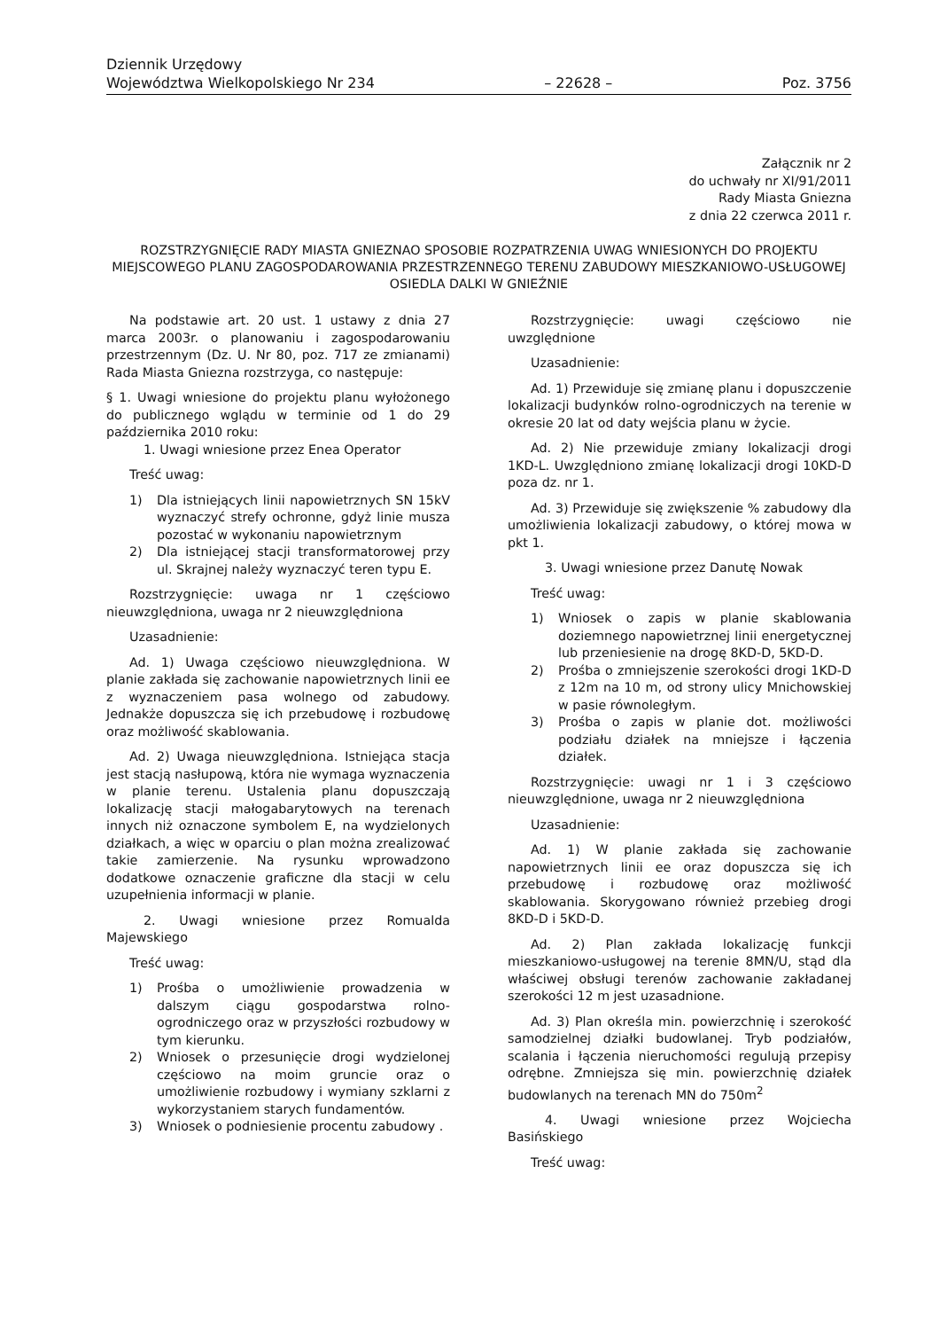Dziennik Urzędowy
Województwa Wielkopolskiego Nr 234 – 22628 – Poz. 3756
Załącznik nr 2
do uchwały nr XI/91/2011
Rady Miasta Gniezna
z dnia 22 czerwca 2011 r.
ROZSTRZYGNIĘCIE RADY MIASTA GNIEZNAO SPOSOBIE ROZPATRZENIA UWAG WNIESIONYCH DO PROJEKTU MIEJSCOWEGO PLANU ZAGOSPODAROWANIA PRZESTRZENNEGO TERENU ZABUDOWY MIESZKANIOWO-USŁUGOWEJ OSIEDLA DALKI W GNIEŹNIE
Na podstawie art. 20 ust. 1 ustawy z dnia 27 marca 2003r. o planowaniu i zagospodarowaniu przestrzennym (Dz. U. Nr 80, poz. 717 ze zmianami) Rada Miasta Gniezna rozstrzyga, co następuje:
§ 1. Uwagi wniesione do projektu planu wyłożonego do publicznego wglądu w terminie od 1 do 29 października 2010 roku:
1. Uwagi wniesione przez Enea Operator
Treść uwag:
1) Dla istniejących linii napowietrznych SN 15kV wyznaczyć strefy ochronne, gdyż linie musza pozostać w wykonaniu napowietrznym
2) Dla istniejącej stacji transformatorowej przy ul. Skrajnej należy wyznaczyć teren typu E.
Rozstrzygnięcie: uwaga nr 1 częściowo nieuwzględniona, uwaga nr 2 nieuwzględniona
Uzasadnienie:
Ad. 1) Uwaga częściowo nieuwzględniona. W planie zakłada się zachowanie napowietrznych linii ee z wyznaczeniem pasa wolnego od zabudowy. Jednakże dopuszcza się ich przebudowę i rozbudowę oraz możliwość skablowania.
Ad. 2) Uwaga nieuwzględniona. Istniejąca stacja jest stacją nasłupową, która nie wymaga wyznaczenia w planie terenu. Ustalenia planu dopuszczają lokalizację stacji małogabarytowych na terenach innych niż oznaczone symbolem E, na wydzielonych działkach, a więc w oparciu o plan można zrealizować takie zamierzenie. Na rysunku wprowadzono dodatkowe oznaczenie graficzne dla stacji w celu uzupełnienia informacji w planie.
2. Uwagi wniesione przez Romualda Majewskiego
Treść uwag:
1) Prośba o umożliwienie prowadzenia w dalszym ciągu gospodarstwa rolno-ogrodniczego oraz w przyszłości rozbudowy w tym kierunku.
2) Wniosek o przesunięcie drogi wydzielonej częściowo na moim gruncie oraz o umożliwienie rozbudowy i wymiany szklarni z wykorzystaniem starych fundamentów.
3) Wniosek o podniesienie procentu zabudowy .
Rozstrzygnięcie: uwagi częściowo nie uwzględnione
Uzasadnienie:
Ad. 1) Przewiduje się zmianę planu i dopuszczenie lokalizacji budynków rolno-ogrodniczych na terenie w okresie 20 lat od daty wejścia planu w życie.
Ad. 2) Nie przewiduje zmiany lokalizacji drogi 1KD-L. Uwzględniono zmianę lokalizacji drogi 10KD-D poza dz. nr 1.
Ad. 3) Przewiduje się zwiększenie % zabudowy dla umożliwienia lokalizacji zabudowy, o której mowa w pkt 1.
3. Uwagi wniesione przez Danutę Nowak
Treść uwag:
1) Wniosek o zapis w planie skablowania doziemnego napowietrznej linii energetycznej lub przeniesienie na drogę 8KD-D, 5KD-D.
2) Prośba o zmniejszenie szerokości drogi 1KD-D z 12m na 10 m, od strony ulicy Mnichowskiej w pasie równoległym.
3) Prośba o zapis w planie dot. możliwości podziału działek na mniejsze i łączenia działek.
Rozstrzygnięcie: uwagi nr 1 i 3 częściowo nieuwzględnione, uwaga nr 2 nieuwzględniona
Uzasadnienie:
Ad. 1) W planie zakłada się zachowanie napowietrznych linii ee oraz dopuszcza się ich przebudowę i rozbudowę oraz możliwość skablowania. Skorygowano również przebieg drogi 8KD-D i 5KD-D.
Ad. 2) Plan zakłada lokalizację funkcji mieszkaniowo-usługowej na terenie 8MN/U, stąd dla właściwej obsługi terenów zachowanie zakładanej szerokości 12 m jest uzasadnione.
Ad. 3) Plan określa min. powierzchnię i szerokość samodzielnej działki budowlanej. Tryb podziałów, scalania i łączenia nieruchomości regulują przepisy odrębne. Zmniejsza się min. powierzchnię działek budowlanych na terenach MN do 750m<sup>2</sup>
4. Uwagi wniesione przez Wojciecha Basińskiego
Treść uwag: